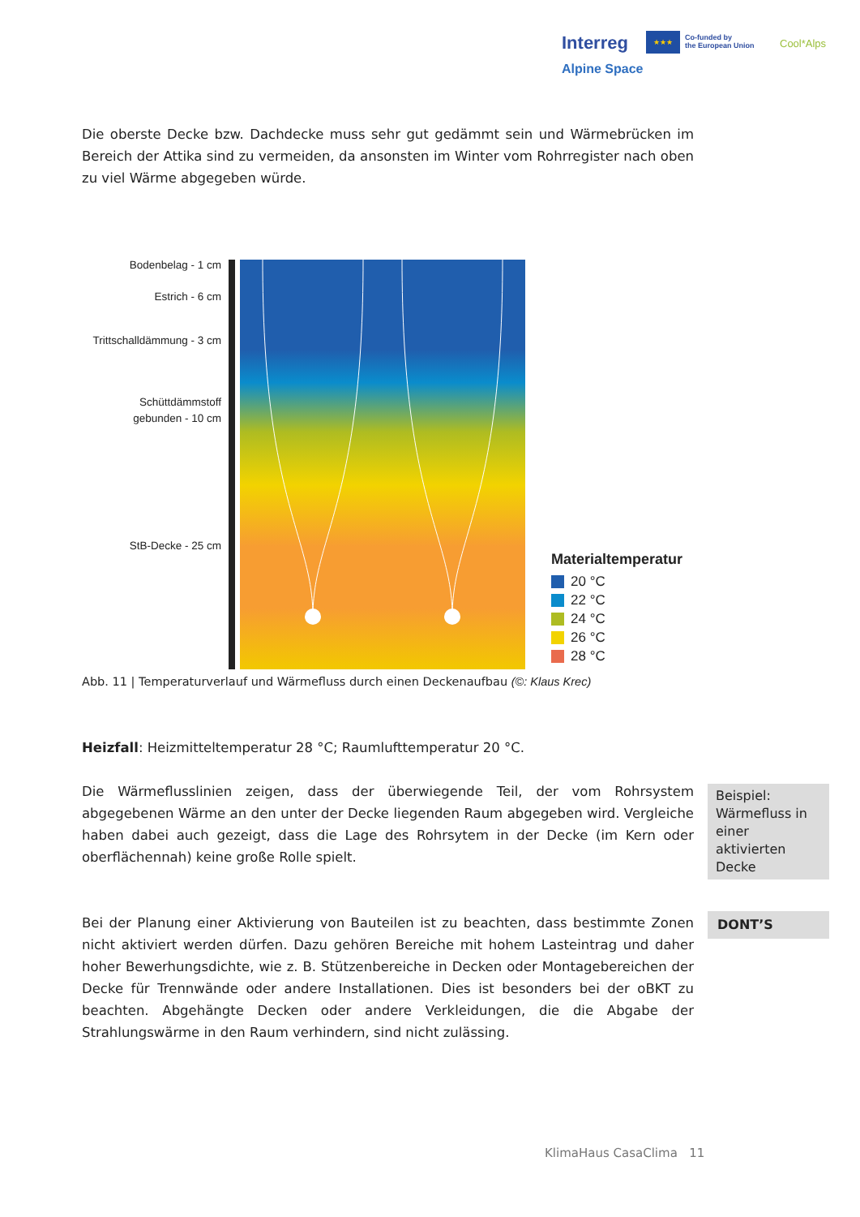Interreg ★★★
Co-funded by
the European Union
Cool*Alps
Alpine Space
Die oberste Decke bzw. Dachdecke muss sehr gut gedämmt sein und Wärmebrücken im Bereich der Attika sind zu vermeiden, da ansonsten im Winter vom Rohrregister nach oben zu viel Wärme abgegeben würde.
Bodenbelag - 1 cm
Estrich - 6 cm
Trittschalldämmung - 3 cm
Schüttdämmstoff
gebunden - 10 cm
StB-Decke - 25 cm
Materialtemperatur
20 °C
22 °C
24 °C
26 °C
28 °C
Abb. 11 | Temperaturverlauf und Wärmefluss durch einen Deckenaufbau (©: Klaus Krec)
Heizfall: Heizmitteltemperatur 28 °C; Raumlufttemperatur 20 °C.
Die Wärmeflusslinien zeigen, dass der überwiegende Teil, der vom Rohrsystem abgegebenen Wärme an den unter der Decke liegenden Raum abgegeben wird. Vergleiche haben dabei auch gezeigt, dass die Lage des Rohrsytem in der Decke (im Kern oder oberflächennah) keine große Rolle spielt.
Beispiel: Wärmefluss in einer aktivierten Decke
Bei der Planung einer Aktivierung von Bauteilen ist zu beachten, dass bestimmte Zonen nicht aktiviert werden dürfen. Dazu gehören Bereiche mit hohem Lasteintrag und daher hoher Bewerhungsdichte, wie z. B. Stützenbereiche in Decken oder Montagebereichen der Decke für Trennwände oder andere Installationen. Dies ist besonders bei der oBKT zu beachten. Abgehängte Decken oder andere Verkleidungen, die die Abgabe der Strahlungswärme in den Raum verhindern, sind nicht zulässing.
DONT’S
KlimaHaus CasaClima 11